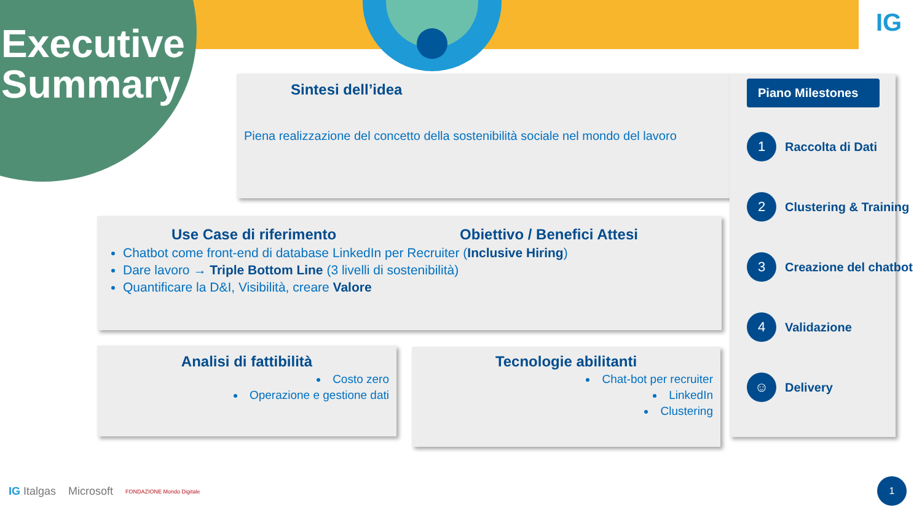Executive
Summary
IG
Sintesi dell’idea
Piena realizzazione del concetto della sostenibilità sociale nel mondo del lavoro
Use Case di riferimento Obiettivo / Benefici Attesi
Chatbot come front-end di database LinkedIn per Recruiter (Inclusive Hiring)
Dare lavoro → Triple Bottom Line (3 livelli di sostenibilità)
Quantificare la D&I, Visibilità, creare Valore
Analisi di fattibilità
Costo zero
Operazione e gestione dati
Tecnologie abilitanti
Chat-bot per recruiter
LinkedIn
Clustering
Piano Milestones
1
Raccolta di Dati
2
Clustering & Training
3
Creazione del chatbot
4
Validazione
☺
Delivery
IG Italgas Microsoft FONDAZIONE Mondo Digitale
1